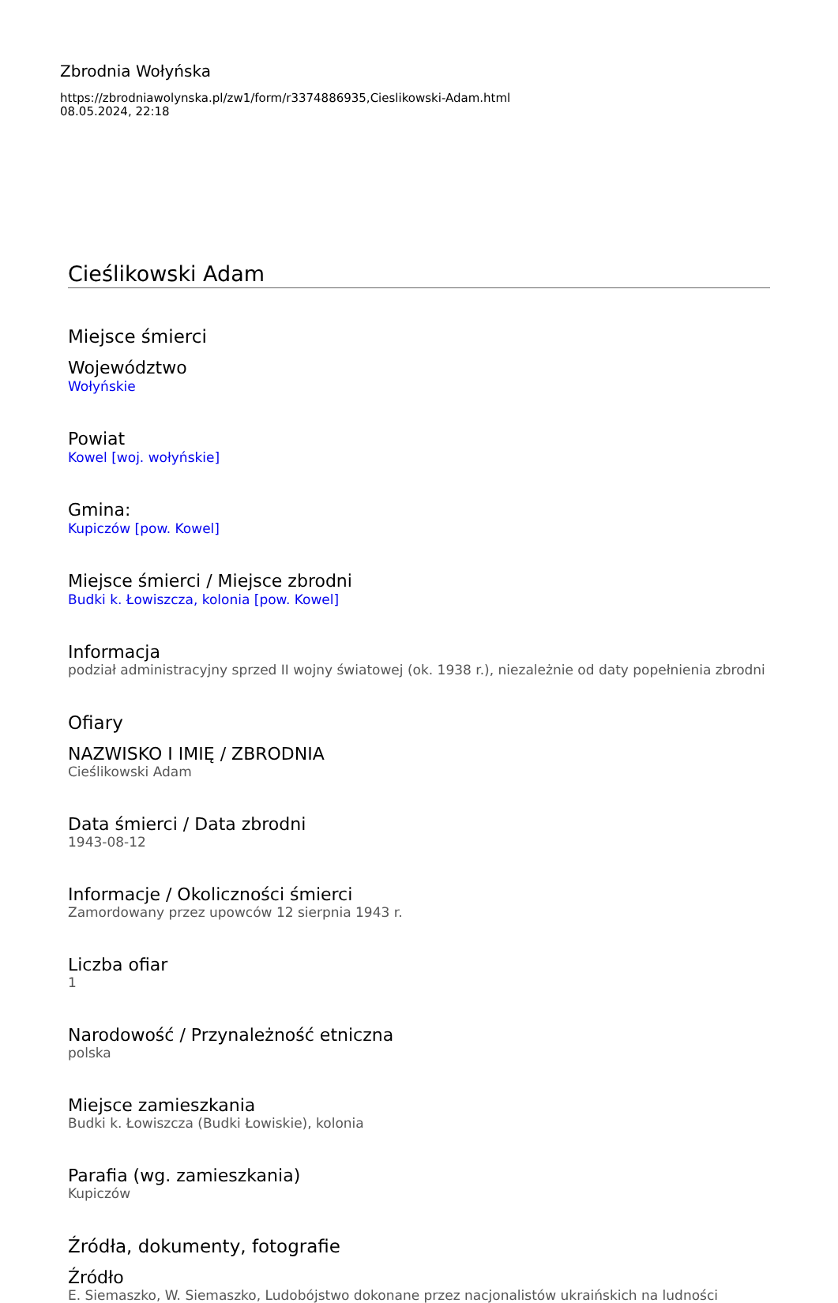Zbrodnia Wołyńska
https://zbrodniawolynska.pl/zw1/form/r3374886935,Cieslikowski-Adam.html
08.05.2024, 22:18
Cieślikowski Adam
Miejsce śmierci
Województwo
Wołyńskie
Powiat
Kowel [woj. wołyńskie]
Gmina:
Kupiczów [pow. Kowel]
Miejsce śmierci / Miejsce zbrodni
Budki k. Łowiszcza, kolonia [pow. Kowel]
Informacja
podział administracyjny sprzed II wojny światowej (ok. 1938 r.), niezależnie od daty popełnienia zbrodni
Ofiary
NAZWISKO I IMIĘ / ZBRODNIA
Cieślikowski Adam
Data śmierci / Data zbrodni
1943-08-12
Informacje / Okoliczności śmierci
Zamordowany przez upowców 12 sierpnia 1943 r.
Liczba ofiar
1
Narodowość / Przynależność etniczna
polska
Miejsce zamieszkania
Budki k. Łowiszcza (Budki Łowiskie), kolonia
Parafia (wg. zamieszkania)
Kupiczów
Źródła, dokumenty, fotografie
Źródło
E. Siemaszko, W. Siemaszko, Ludobójstwo dokonane przez nacjonalistów ukraińskich na ludności